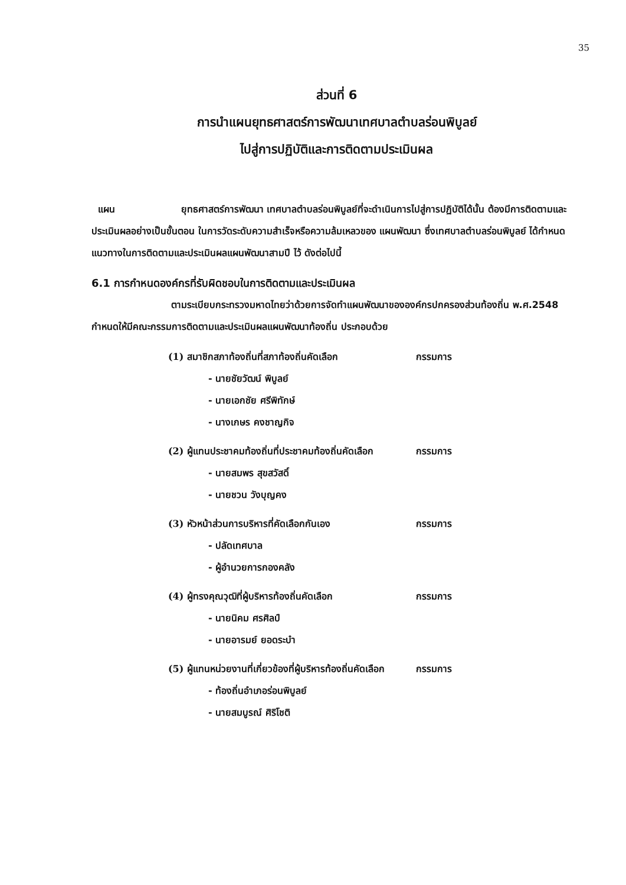35
ส่วนที่ 6
การนำแผนยุทธศาสตร์การพัฒนาเทศบาลตำบลร่อนพิบูลย์
ไปสู่การปฏิบัติและการติดตามประเมินผล
แผน ยุทธศาสตร์การพัฒนา เทศบาลตำบลร่อนพิบูลย์ที่จะดำเนินการไปสู่การปฏิบัติได้นั้น ต้องมีการติดตามและประเมินผลอย่างเป็นขั้นตอน ในการวัดระดับความสำเร็จหรือความล้มเหลวของ แผนพัฒนา ซึ่งเทศบาลตำบลร่อนพิบูลย์ ได้กำหนดแนวทางในการติดตามและประเมินผลแผนพัฒนาสามปี ไว้ ดังต่อไปนี้
6.1 การกำหนดองค์กรที่รับผิดชอบในการติดตามและประเมินผล
ตามระเบียบกระทรวงมหาดไทยว่าด้วยการจัดทำแผนพัฒนาขององค์กรปกครองส่วนท้องถิ่น พ.ศ.2548 กำหนดให้มีคณะกรรมการติดตามและประเมินผลแผนพัฒนาท้องถิ่น ประกอบด้วย
(1) สมาชิกสภาท้องถิ่นที่สภาท้องถิ่นคัดเลือก กรรมการ
- นายชัยวัฒน์ พิบูลย์
- นายเอกชัย ศรีพิทักษ์
- นางเกษร คงชาญกิจ
(2) ผู้แทนประชาคมท้องถิ่นที่ประชาคมท้องถิ่นคัดเลือก กรรมการ
- นายสมพร สุขสวัสดิ์
- นายชวน วังบุญคง
(3) หัวหน้าส่วนการบริหารที่คัดเลือกกันเอง กรรมการ
- ปลัดเทศบาล
- ผู้อำนวยการกองคลัง
(4) ผู้ทรงคุณวุฒิที่ผู้บริหารท้องถิ่นคัดเลือก กรรมการ
- นายนิคม ศรศิลป์
- นายอารมย์ ยอดระบำ
(5) ผู้แทนหน่วยงานที่เกี่ยวข้องที่ผู้บริหารท้องถิ่นคัดเลือก กรรมการ
- ท้องถิ่นอำเภอร่อนพิบูลย์
- นายสมบูรณ์ ศิริโชติ